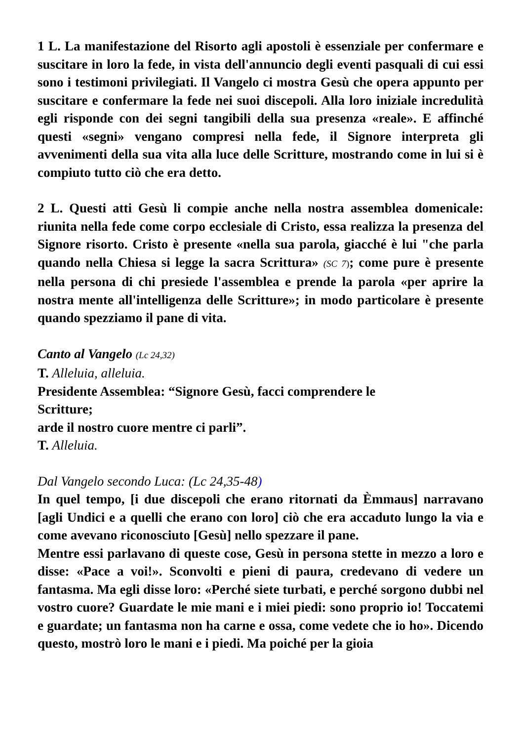1 L. La manifestazione del Risorto agli apostoli è essenziale per confermare e suscitare in loro la fede, in vista dell'annuncio degli eventi pasquali di cui essi sono i testimoni privilegiati. Il Vangelo ci mostra Gesù che opera appunto per suscitare e confermare la fede nei suoi discepoli. Alla loro iniziale incredulità egli risponde con dei segni tangibili della sua presenza «reale». E affinché questi «segni» vengano compresi nella fede, il Signore interpreta gli avvenimenti della sua vita alla luce delle Scritture, mostrando come in lui si è compiuto tutto ciò che era detto.
2 L. Questi atti Gesù li compie anche nella nostra assemblea domenicale: riunita nella fede come corpo ecclesiale di Cristo, essa realizza la presenza del Signore risorto. Cristo è presente «nella sua parola, giacché è lui "che parla quando nella Chiesa si legge la sacra Scrittura» (SC 7); come pure è presente nella persona di chi presiede l'assemblea e prende la parola «per aprire la nostra mente all'intelligenza delle Scritture»; in modo particolare è presente quando spezziamo il pane di vita.
Canto al Vangelo (Lc 24,32)
T. Alleluia, alleluia.
Presidente Assemblea: “Signore Gesù, facci comprendere le
Scritture;
arde il nostro cuore mentre ci parli”.
T. Alleluia.
Dal Vangelo secondo Luca: (Lc 24,35-48)
In quel tempo, [i due discepoli che erano ritornati da Èmmaus] narravano [agli Undici e a quelli che erano con loro] ciò che era accaduto lungo la via e come avevano riconosciuto [Gesù] nello spezzare il pane.
Mentre essi parlavano di queste cose, Gesù in persona stette in mezzo a loro e disse: «Pace a voi!». Sconvolti e pieni di paura, credevano di vedere un fantasma. Ma egli disse loro: «Perché siete turbati, e perché sorgono dubbi nel vostro cuore? Guardate le mie mani e i miei piedi: sono proprio io! Toccatemi e guardate; un fantasma non ha carne e ossa, come vedete che io ho». Dicendo questo, mostrò loro le mani e i piedi. Ma poiché per la gioia